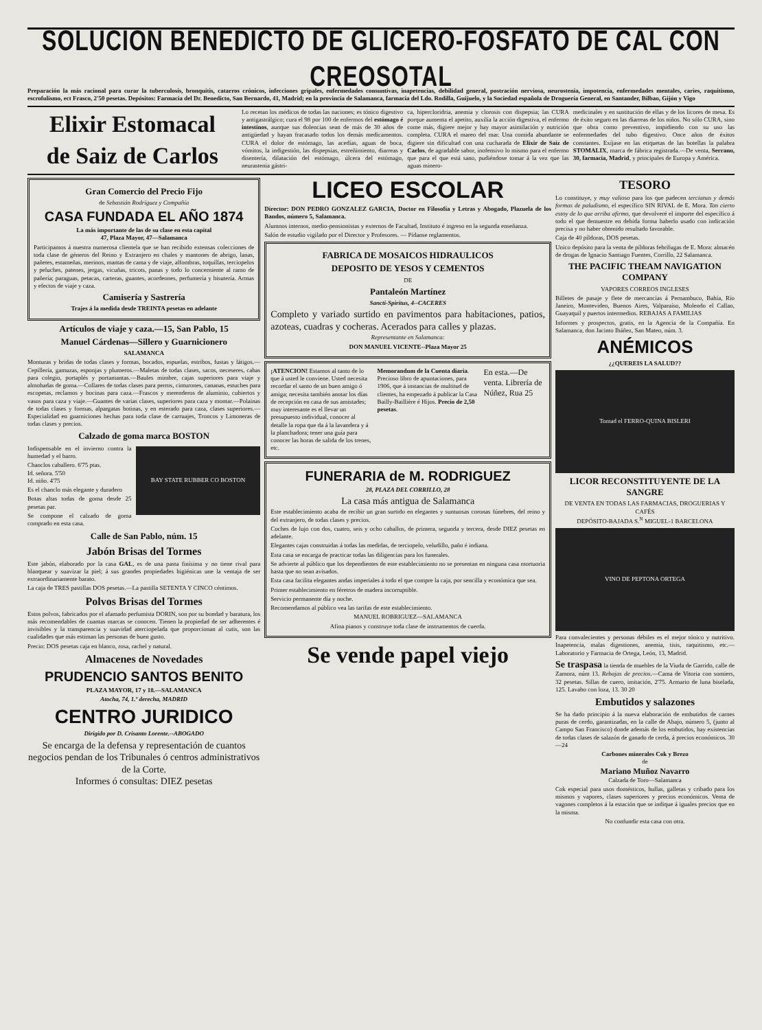SOLUCION BENEDICTO DE GLICERO-FOSFATO DE CAL CON CREOSOTAL
Preparación la más racional para curar la tuberculosis, bronquitis, catarros crónicos, infecciones gripales, enfermedades consuntivas, inapetencias, debilidad general, postración nerviosa, neurostenia, impotencia, enfermedades mentales, caries, raquitismo, escrofulismo, ect Frasco, 2'50 pesetas. Depósitos: Farmacia del Dr. Benedicto, San Bernardo, 41, Madrid; en la provincia de Salamanca, farmacia del Ldo. Rodilla, Guijuelo, y la Sociedad española de Droguería General, en Santander, Bilbao, Gijón y Vigo
Elixir Estomacal
de Saiz de Carlos
Lo recetan los médicos de todas las naciones; es tónico digestivo y antigastrálgico; cura el 98 por 100 de enfermos del estómago é intestinos, aunque sus dolencias sean de más de 30 años de antigüedad y hayan fracasado todos los demás medicamentos. CURA el dolor de estómago, las acedías, aguas de boca, vómitos, la indigestión, las dispepsias, estreñimiento, diarreas y disentería, dilatación del estómago, úlcera del estómago, neurastenia gástri-
ca, hipercloridria, anemia y clorosis con dispepsia; las CURA porque aumenta el apetito, auxilia la acción digestiva, el enfermo come más, digiere mejor y hay mayor asimilación y nutrición completa. CURA el mareo del mar. Una comida abundante se digiere sin dificultad con una cucharada de Elixir de Saiz de Carlos, de agradable sabor, inofensivo lo mismo para el enfermo que para el que está sano, pudiéndose tomar á la vez que las aguas minero-
medicinales y en sustitución de ellas y de los licores de mesa. Es de éxito seguro en las diarreas de los niños. No sólo CURA, sino que obra como preventivo, impidiendo con su uso las enfermedades del tubo digestivo. Once años de éxitos constantes. Exíjase en las etiquetas de las botellas la palabra STOMALIX, marca de fábrica registrada.—De venta, Serrano, 30, farmacia, Madrid, y principales de Europa y América.
Gran Comercio del Precio Fijo
de Sebastián Rodríguez y Compañía
CASA FUNDADA EL AÑO 1874
La más importante de las de su clase en esta capital
47, Plaza Mayor, 47—Salamanca
Participamos á nuestra numerosa clientela que se han recibido extensas colecciones de toda clase de géneros del Reino y Extranjero en chales y mantones de abrigo, lanas, pañetes, estameñas, merinos, mantas de cama y de viaje, alfombras, toquillas, terciopelos y peluches, patenes, jergas, vicuñas, tricots, panas y todo lo concerniente al ramo de pañería; paraguas, petacas, carteras, guantes, acordeones, perfumería y bisutería. Armas y efectos de viaje y caza.
Camisería y Sastrería
Trajes á la medida desde TREINTA pesetas en adelante
Artículos de viaje y caza.—15, San Pablo, 15
Manuel Cárdenas—Sillero y Guarnicionero
SALAMANCA
Monturas y bridas de todas clases y formas, bocados, espuelas, estribos, fustas y látigos.—Cepillería, gamuzas, esponjas y plumeros.—Maletas de todas clases, sacos, neceseres, cabas para colegio, portaplés y portamantas.—Baules mimbre, cajas superiores para viaje y almohadas de goma.—Collares de todas clases para perros, cinturones, cananas, estuches para escopetas, reclamos y bocinas para caza.—Frascos y merenderos de aluminio, cubiertos y vasos para caza y viaje.—Guantes de varias clases, superiores para caza y montar.—Polainas de todas clases y formas, alpargatas botinas, y en esterado para caza, clases superiores.—Especialidad en guarniciones hechas para toda clase de carruajes, Troncos y Limoneras de todas clases y precios.
Calzado de goma marca BOSTON
Indispensable en el invierno contra la humedad y el barro.
Chanclos caballero. 6'75 ptas.
Id. señora. 5'50
Id. niño. 4'75
Es el chanclo más elegante y duradero
Botas altas todas de goma desde 25 pesetas par.
Se compone el calzado de goma comprado en esta casa.
BAY STATE RUBBER CO BOSTON
Calle de San Pablo, núm. 15
Jabón Brisas del Tormes
Este jabón, elaborado por la casa GAL, es de una pasta finísima y no tiene rival para blanquear y suavizar la piel; á sus grandes propiedades higiénicas une la ventaja de ser extraordinariamente barato.
La caja de TRES pastillas DOS pesetas.—La pastilla SETENTA Y CINCO céntimos.
Polvos Brisas del Tormes
Estos polvos, fabricados por el afamado perfumista DORIN, son por su bondad y baratura, los más recomendables de cuantas marcas se conocen. Tienen la propiedad de ser adherentes é invisibles y la transparencia y suavidad aterciopelada que proporcionan al cutis, son las cualidades que más estiman las personas de buen gusto.
Precio: DOS pesetas caja en blanco, rosa, rachel y natural.
Almacenes de Novedades
PRUDENCIO SANTOS BENITO
PLAZA MAYOR, 17 y 18.—SALAMANCA
Atocha, 74, 1.º derecha, MADRID
CENTRO JURIDICO
Dirigido por D. Crisanto Lorente.--ABOGADO
Se encarga de la defensa y representación de cuantos negocios pendan de los Tribunales ó centros administrativos de la Corte.
Informes ó consultas: DIEZ pesetas
LICEO ESCOLAR
Director: DON PEDRO GONZALEZ GARCIA, Doctor en Filosofía y Letras y Abogado, Plazuela de los Bandos, número 5, Salamanca.
Alumnos internos, medio-pensionistas y externos de Facultad, Instituto é ingreso en la segunda enseñanza.
Salón de estudio vigilado por el Director y Profesores. — Pídanse reglamentos.
FABRICA DE MOSAICOS HIDRAULICOS
DEPOSITO DE YESOS Y CEMENTOS
DE
Pantaleón Martínez
Sancti-Spiritus, 4--CACERES
Completo y variado surtido en pavimentos para habitaciones, patios, azoteas, cuadras y cocheras. Acerados para calles y plazas.
Representante en Salamanca:
DON MANUEL VICENTE--Plaza Mayor 25
¡ATENCION! Estamos al tanto de lo que á usted le conviene. Usted necesita recordar el santo de un buen amigo ó amiga; necesita también anotar los días de recepción en casa de sus amistades; muy interesante es el llevar un presupuesto individual, conocer al detalle la ropa que da á la lavandera y á la planchadora; tener una guía para conocer las horas de salida de los trenes, etc.
Memorandum de la Cuenta diaria. Precioso libro de apuntaciones, para 1906, que á instancias de multitud de clientes, ha empezado á publicar la Casa Bailly-Baillière é Hijos. Precio de 2,50 pesetas.
En esta.—De venta. Librería de Núñez, Rua 25
FUNERARIA de M. RODRIGUEZ
28, PLAZA DEL CORRILLO, 28
La casa más antigua de Salamanca
Este establecimiento acaba de recibir un gran surtido en elegantes y suntuosas coronas fúnebres, del reino y del extranjero, de todas clases y precios.
Coches de lujo con dos, cuatro, seis y ocho caballos, de primera, segunda y tercera, desde DIEZ pesetas en adelante.
Elegantes cajas construidas á todas las medidas, de terciopelo, veludillo, paño é indiana.
Esta casa se encarga de practicar todas las diligencias para los funerales.
Se advierte al público que los dependientes de este establecimiento no se presentan en ninguna casa mortuoria hasta que no sean avisados.
Esta casa facilita elegantes andas imperiales á todo el que compre la caja, por sencilla y económica que sea.
Primer establecimiento en féretros de madera incorruptible.
Servicio permanente día y noche.
Recomendamos al público vea las tarifas de este establecimiento.
MANUEL ROBRIGUEZ—SALAMANCA
Afina pianos y construye toda clase de instrumentos de cuerda.
Se vende papel viejo
TESORO
Lo constituye, y muy valioso para los que padecen tercianas y demás formas de paludismo, el específico SIN RIVAL de E. Mora. Tan cierto estoy de lo que arriba afirmo, que devolveré el importe del específico á todo el que demuestre en debida forma haberlo usado con indicación precisa y no haber obtenido resultado favorable.
Caja de 40 píldoras, DOS pesetas.
Unico depósito para la venta de píldoras febrífugas de E. Mora: almacén de drogas de Ignacio Santiago Fuentes, Corrillo, 22 Salamanca.
THE PACIFIC THEAM NAVIGATION COMPANY
VAPORES CORREOS INGLESES
Billetes de pasaje y flete de mercancías á Pernambuco, Bahía, Río Janeiro, Montevideo, Buenos Aires, Valparaíso, Molendo el Callao, Guayaquil y puertos intermedios. REBAJAS A FAMILIAS
Informes y prospectos, gratis, en la Agencia de la Compañía. En Salamanca, don Jacinto Ibáñez, San Mateo, núm. 3.
ANÉMICOS
¿¿QUEREIS LA SALUD??
Tomad el FERRO-QUINA BISLERI
LICOR RECONSTITUYENTE DE LA SANGRE
DE VENTA EN TODAS LAS FARMACIAS, DROGUERIAS Y CAFÉS
DEPÓSITO-BAJADA S.<sup>N</sup> MIGUEL-1 BARCELONA
VINO DE PEPTONA ORTEGA
Para convalecientes y personas débiles es el mejor tónico y nutritivo. Inapetencia, malas digestiones, anemia, tisis, raquitismo, etc.—Laboratorio y Farmacia de Ortega, León, 13, Madrid.
Se traspasa la tienda de muebles de la Viuda de Garrido, calle de Zamora, núm 13. Rebajas de precios.—Cama de Vitoria con somiers, 32 pesetas. Sillas de cuero, imitación, 2'75. Armario de luna biselada, 125. Lavabo con loza, 13. 30 20
Embutidos y salazones
Se ha dado principio á la nueva elaboración de embutidos de carnes puras de cerdo, garantizadas, en la calle de Abajo, número 5, (junto al Campo San Francisco) donde además de los embutidos, hay existencias de todas clases de salazón de ganado de cerda, á precios económicos. 30—24
Carbones minerales Cok y Brezo
de
Mariano Muñoz Navarro
Calzada de Toro—Salamanca
Cok especial para usos domésticos, hullas, galletas y cribado para los mismos y vapores, clases superiores y precios económicos. Venta de vagones completos á la estación que se indique á iguales precios que en la misma.
No confundir esta casa con otra.